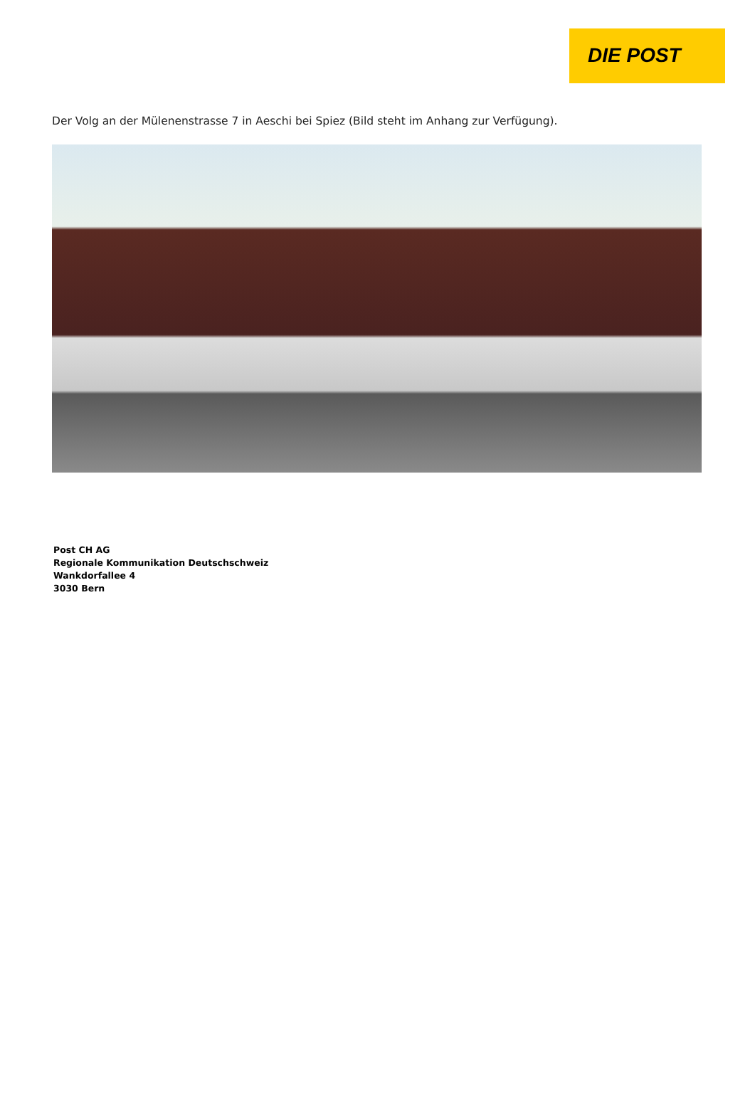DIE POST
Der Volg an der Mülenenstrasse 7 in Aeschi bei Spiez (Bild steht im Anhang zur Verfügung).
Post CH AG
Regionale Kommunikation Deutschschweiz
Wankdorfallee 4
3030 Bern